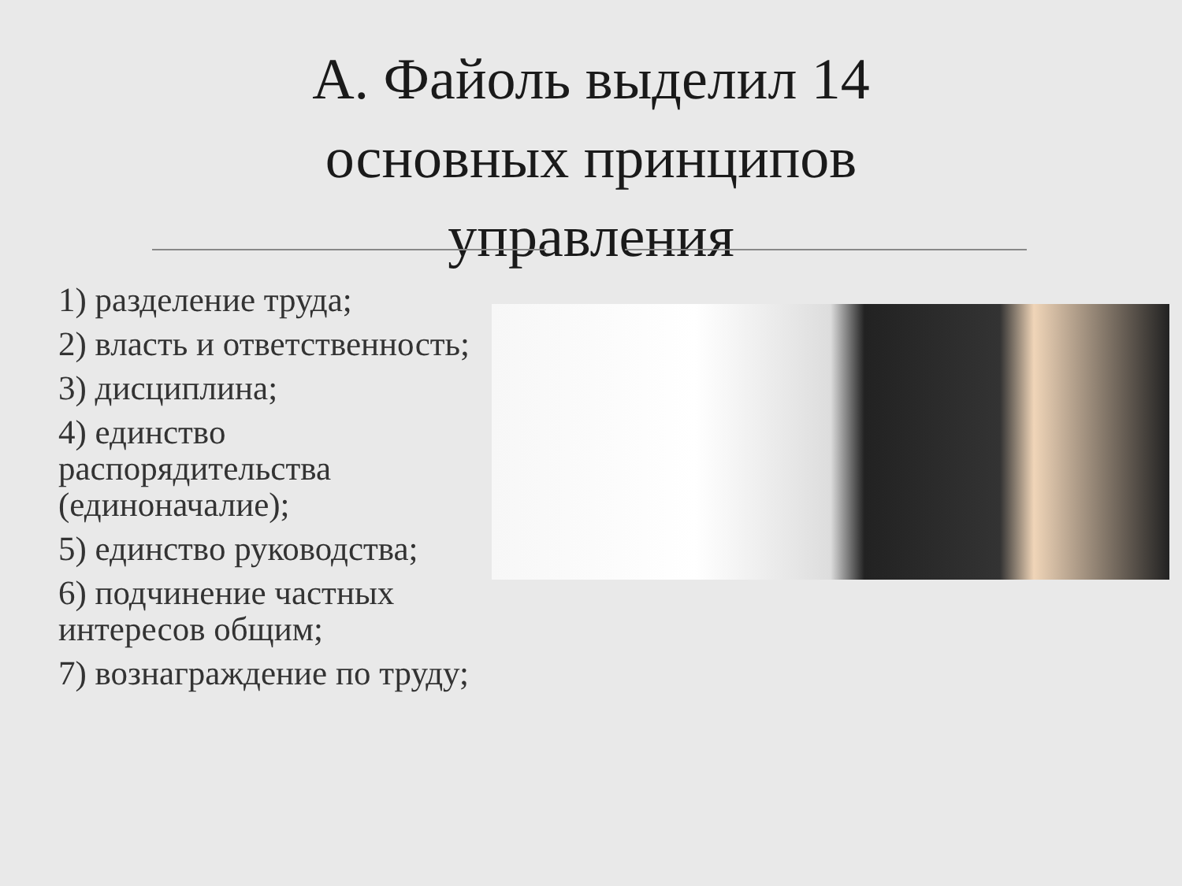А. Файоль выделил 14
основных принципов
управления
1) разделение труда;
2) власть и ответственность;
3) дисциплина;
4) единство распорядительства (единоначалие);
5) единство руководства;
6) подчинение частных интересов общим;
7) вознаграждение по труду;